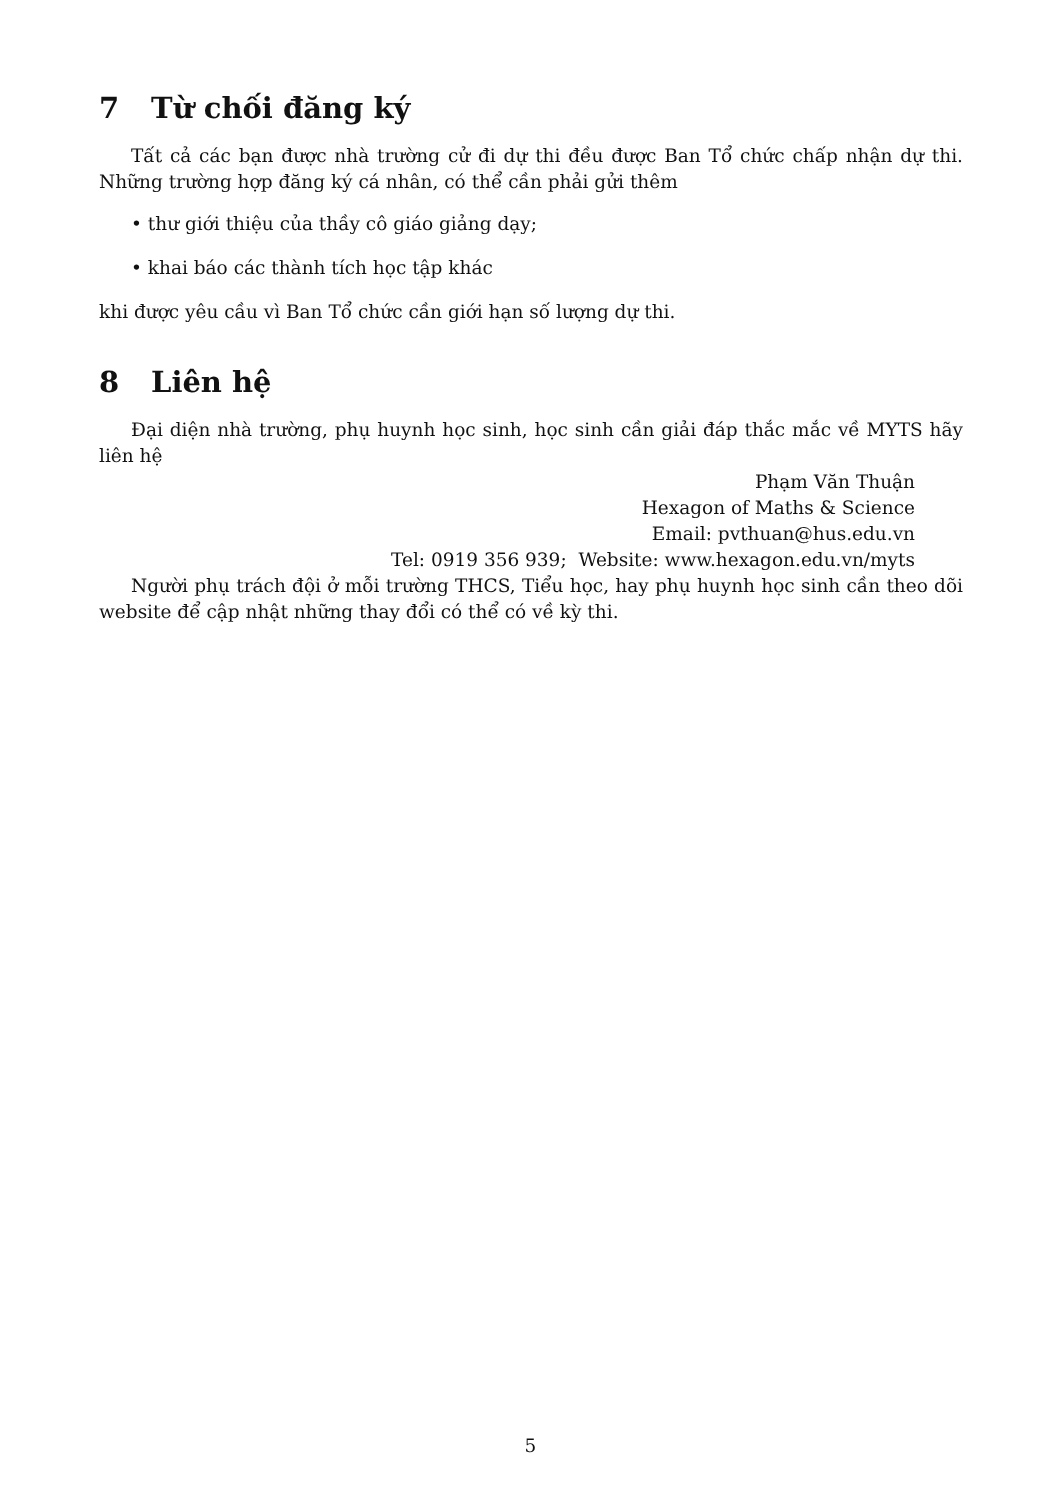7 Từ chối đăng ký
Tất cả các bạn được nhà trường cử đi dự thi đều được Ban Tổ chức chấp nhận dự thi. Những trường hợp đăng ký cá nhân, có thể cần phải gửi thêm
• thư giới thiệu của thầy cô giáo giảng dạy;
• khai báo các thành tích học tập khác
khi được yêu cầu vì Ban Tổ chức cần giới hạn số lượng dự thi.
8 Liên hệ
Đại diện nhà trường, phụ huynh học sinh, học sinh cần giải đáp thắc mắc về MYTS hãy liên hệ
Phạm Văn Thuận
Hexagon of Maths & Science
Email: pvthuan@hus.edu.vn
Tel: 0919 356 939; Website: www.hexagon.edu.vn/myts
Người phụ trách đội ở mỗi trường THCS, Tiểu học, hay phụ huynh học sinh cần theo dõi website để cập nhật những thay đổi có thể có về kỳ thi.
5